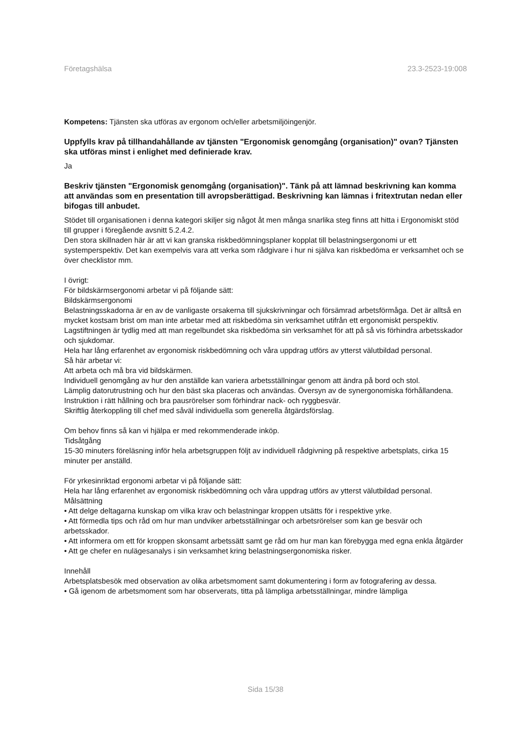Företagshälsa 23.3-2523-19:008
Kompetens: Tjänsten ska utföras av ergonom och/eller arbetsmiljöingenjör.
Uppfylls krav på tillhandahållande av tjänsten "Ergonomisk genomgång (organisation)" ovan? Tjänsten ska utföras minst i enlighet med definierade krav.
Ja
Beskriv tjänsten "Ergonomisk genomgång (organisation)". Tänk på att lämnad beskrivning kan komma att användas som en presentation till avropsberättigad. Beskrivning kan lämnas i fritextrutan nedan eller bifogas till anbudet.
Stödet till organisationen i denna kategori skiljer sig något åt men många snarlika steg finns att hitta i Ergonomiskt stöd till grupper i föregående avsnitt 5.2.4.2.
Den stora skillnaden här är att vi kan granska riskbedömningsplaner kopplat till belastningsergonomi ur ett systemperspektiv. Det kan exempelvis vara att verka som rådgivare i hur ni själva kan riskbedöma er verksamhet och se över checklistor mm.
I övrigt:
För bildskärmsergonomi arbetar vi på följande sätt:
Bildskärmsergonomi
Belastningsskadorna är en av de vanligaste orsakerna till sjukskrivningar och försämrad arbetsförmåga. Det är alltså en mycket kostsam brist om man inte arbetar med att riskbedöma sin verksamhet utifrån ett ergonomiskt perspektiv. Lagstiftningen är tydlig med att man regelbundet ska riskbedöma sin verksamhet för att på så vis förhindra arbetsskador och sjukdomar.
Hela har lång erfarenhet av ergonomisk riskbedömning och våra uppdrag utförs av ytterst välutbildad personal.
Så här arbetar vi:
Att arbeta och må bra vid bildskärmen.
Individuell genomgång av hur den anställde kan variera arbetsställningar genom att ändra på bord och stol.
Lämplig datorutrustning och hur den bäst ska placeras och användas. Översyn av de synergonomiska förhållandena.
Instruktion i rätt hållning och bra pausrörelser som förhindrar nack- och ryggbesvär.
Skriftlig återkoppling till chef med såväl individuella som generella åtgärdsförslag.
Om behov finns så kan vi hjälpa er med rekommenderade inköp.
Tidsåtgång
15-30 minuters föreläsning inför hela arbetsgruppen följt av individuell rådgivning på respektive arbetsplats, cirka 15 minuter per anställd.
För yrkesinriktad ergonomi arbetar vi på följande sätt:
Hela har lång erfarenhet av ergonomisk riskbedömning och våra uppdrag utförs av ytterst välutbildad personal.
Målsättning
• Att delge deltagarna kunskap om vilka krav och belastningar kroppen utsätts för i respektive yrke.
• Att förmedla tips och råd om hur man undviker arbetsställningar och arbetsrörelser som kan ge besvär och arbetsskador.
• Att informera om ett för kroppen skonsamt arbetssätt samt ge råd om hur man kan förebygga med egna enkla åtgärder
• Att ge chefer en nulägesanalys i sin verksamhet kring belastningsergonomiska risker.
Innehåll
Arbetsplatsbesök med observation av olika arbetsmoment samt dokumentering i form av fotografering av dessa.
• Gå igenom de arbetsmoment som har observerats, titta på lämpliga arbetsställningar, mindre lämpliga
Sida 15/38